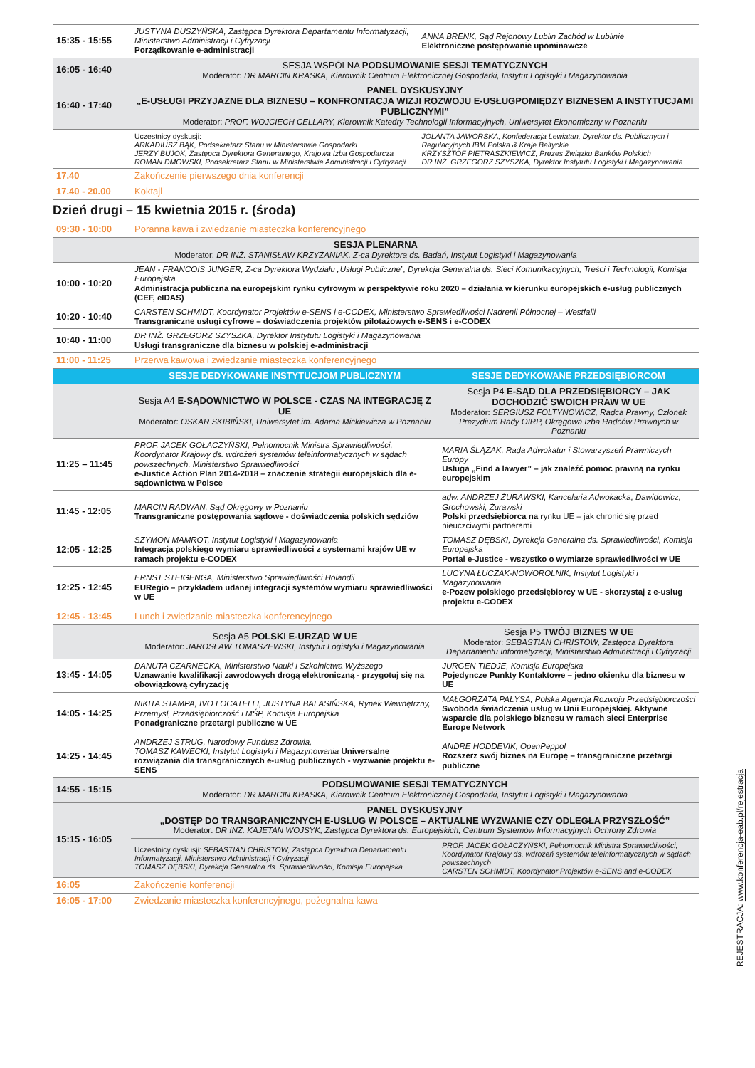| 15:35 - 15:55 | JUSTYNA DUSZYŃSKA, Zastępca Dyrektora Departamentu Informatyzacji, Ministerstwo Administracji i Cyfryzacji Porządkowanie e-administracji | ANNA BRENK, Sąd Rejonowy Lublin Zachód w Lublinie Elektroniczne postępowanie upominawcze |
| 16:05 - 16:40 | SESJA WSPÓLNA PODSUMOWANIE SESJI TEMATYCZNYCH Moderator: DR MARCIN KRASKA, Kierownik Centrum Elektronicznej Gospodarki, Instytut Logistyki i Magazynowania | |
| 16:40 - 17:40 | PANEL DYSKUSYJNY „E-USŁUGI PRZYJAZNE DLA BIZNESU – KONFRONTACJA WIZJI ROZWOJU E-USŁUGPOMIĘDZY BIZNESEM A INSTYTUCJAMI PUBLICZNYMI” Moderator: PROF. WOJCIECH CELLARY, Kierownik Katedry Technologii Informacyjnych, Uniwersytet Ekonomiczny w Poznaniu | |
| | Uczestnicy dyskusji: ARKADIUSZ BĄK, Podsekretarz Stanu w Ministerstwie Gospodarki JERZY BUJOK, Zastępca Dyrektora Generalnego, Krajowa Izba Gospodarcza ROMAN DMOWSKI, Podsekretarz Stanu w Ministerstwie Administracji i Cyfryzacji | JOLANTA JAWORSKA, Konfederacja Lewiatan, Dyrektor ds. Publicznych i Regulacyjnych IBM Polska & Kraje Bałtyckie KRZYSZTOF PIETRASZKIEWICZ, Prezes Związku Banków Polskich DR INŻ. GRZEGORZ SZYSZKA, Dyrektor Instytutu Logistyki i Magazynowania |
| 17.40 | Zakończenie pierwszego dnia konferencji | |
| 17.40 - 20.00 | Koktajl | |
Dzień drugi – 15 kwietnia 2015 r. (środa)
| 09:30 - 10:00 | Poranna kawa i zwiedzanie miasteczka konferencyjnego | |
| SESJA PLENARNA Moderator: DR INŻ. STANISŁAW KRZYŻANIAK, Z-ca Dyrektora ds. Badań, Instytut Logistyki i Magazynowania | | |
| 10:00 - 10:20 | JEAN - FRANCOIS JUNGER, Z-ca Dyrektora Wydziału „Usługi Publiczne”, Dyrekcja Generalna ds. Sieci Komunikacyjnych, Treści i Technologii, Komisja Europejska Administracja publiczna na europejskim rynku cyfrowym w perspektywie roku 2020 – działania w kierunku europejskich e-usług publicznych (CEF, eIDAS) | |
| 10:20 - 10:40 | CARSTEN SCHMIDT, Koordynator Projektów e-SENS i e-CODEX, Ministerstwo Sprawiedliwości Nadrenii Północnej – Westfalii Transgraniczne usługi cyfrowe – doświadczenia projektów pilotażowych e-SENS i e-CODEX | |
| 10:40 - 11:00 | DR INŻ. GRZEGORZ SZYSZKA, Dyrektor Instytutu Logistyki i Magazynowania Usługi transgraniczne dla biznesu w polskiej e-administracji | |
| 11:00 - 11:25 | Przerwa kawowa i zwiedzanie miasteczka konferencyjnego | |
| | SESJE DEDYKOWANE INSTYTUCJOM PUBLICZNYM | SESJE DEDYKOWANE PRZEDSIĘBIORCOM |
| | Sesja A4 E-SĄDOWNICTWO W POLSCE - CZAS NA INTEGRACJĘ Z UE Moderator: OSKAR SKIBIŃSKI, Uniwersytet im. Adama Mickiewicza w Poznaniu | Sesja P4 E-SĄD DLA PRZEDSIĘBIORCY – JAK DOCHODZIĆ SWOICH PRAW W UE Moderator: SERGIUSZ FOLTYNOWICZ, Radca Prawny, Członek Prezydium Rady OIRP, Okręgowa Izba Radców Prawnych w Poznaniu |
| 11:25 – 11:45 | PROF. JACEK GOŁACZYŃSKI, Pełnomocnik Ministra Sprawiedliwości, Koordynator Krajowy ds. wdrożeń systemów teleinformatycznych w sądach powszechnych, Ministerstwo Sprawiedliwości e-Justice Action Plan 2014-2018 – znaczenie strategii europejskich dla e-sądownictwa w Polsce | MARIA ŚLĄZAK, Rada Adwokatur i Stowarzyszeń Prawniczych Europy Usługa „Find a lawyer” – jak znaleźć pomoc prawną na rynku europejskim |
| 11:45 - 12:05 | MARCIN RADWAN, Sąd Okręgowy w Poznaniu Transgraniczne postępowania sądowe - doświadczenia polskich sędziów | adw. ANDRZEJ ŻURAWSKI, Kancelaria Adwokacka, Dawidowicz, Grochowski, Żurawski Polski przedsiębiorca na r ynku UE – jak chronić się przed nieuczciwymi partnerami |
| 12:05 - 12:25 | SZYMON MAMROT, Instytut Logistyki i Magazynowania Integracja polskiego wymiaru sprawiedliwości z systemami krajów UE w ramach projektu e-CODEX | TOMASZ DĘBSKI, Dyrekcja Generalna ds. Sprawiedliwości, Komisja Europejska Portal e-Justice - wszystko o wymiarze sprawiedliwości w UE |
| 12:25 - 12:45 | ERNST STEIGENGA, Ministerstwo Sprawiedliwości Holandii EURegio – przykładem udanej integracji systemów wymiaru sprawiedliwości w UE | LUCYNA ŁUCZAK-NOWOROLNIK, Instytut Logistyki i Magazynowania e-Pozew polskiego przedsiębiorcy w UE - skorzystaj z e-usług projektu e-CODEX |
| 12:45 - 13:45 | Lunch i zwiedzanie miasteczka konferencyjnego | |
| | Sesja A5 POLSKI E-URZĄD W UE Moderator: JAROSŁAW TOMASZEWSKI, Instytut Logistyki i Magazynowania | Sesja P5 TWÓJ BIZNES W UE Moderator: SEBASTIAN CHRISTOW, Zastępca Dyrektora Departamentu Informatyzacji, Ministerstwo Administracji i Cyfryzacji |
| 13:45 - 14:05 | DANUTA CZARNECKA, Ministerstwo Nauki i Szkolnictwa Wyższego Uznawanie kwalifikacji zawodowych drogą elektroniczną - przygotuj się na obowiązkową cyfryzację | JURGEN TIEDJE, Komisja Europejska Pojedyncze Punkty Kontaktowe – jedno okienku dla biznesu w UE |
| 14:05 - 14:25 | NIKITA STAMPA, IVO LOCATELLI, JUSTYNA BALASIŃSKA, Rynek Wewnętrzny, Przemysł, Przedsiębiorczość i MŚP, Komisja Europejska Ponadgraniczne przetargi publiczne w UE | MAŁGORZATA PAŁYSA, Polska Agencja Rozwoju Przedsiębiorczości Swoboda świadczenia usług w Unii Europejskiej. Aktywne wsparcie dla polskiego biznesu w ramach sieci Enterprise Europe Network |
| 14:25 - 14:45 | ANDRZEJ STRUG, Narodowy Fundusz Zdrowia, TOMASZ KAWECKI, Instytut Logistyki i Magazynowania Uniwersalne rozwiązania dla transgranicznych e-usług publicznych - wyzwanie projektu e-SENS | ANDRE HODDEVIK, OpenPeppol Rozszerz swój biznes na Europę – transgraniczne przetargi publiczne |
| 14:55 - 15:15 | PODSUMOWANIE SESJI TEMATYCZNYCH Moderator: DR MARCIN KRASKA, Kierownik Centrum Elektronicznej Gospodarki, Instytut Logistyki i Magazynowania | |
| 15:15 - 16:05 | PANEL DYSKUSYJNY „DOSTĘP DO TRANSGRANICZNYCH E-USŁUG W POLSCE – AKTUALNE WYZWANIE CZY ODLEGŁA PRZYSZŁOŚĆ” Moderator: DR INŻ. KAJETAN WOJSYK, Zastępca Dyrektora ds. Europejskich, Centrum Systemów Informacyjnych Ochrony Zdrowia | |
| | Uczestnicy dyskusji: SEBASTIAN CHRISTOW, Zastępca Dyrektora Departamentu Informatyzacji, Ministerstwo Administracji i Cyfryzacji TOMASZ DĘBSKI, Dyrekcja Generalna ds. Sprawiedliwości, Komisja Europejska | PROF. JACEK GOŁACZYŃSKI, Pełnomocnik Ministra Sprawiedliwości, Koordynator Krajowy ds. wdrożeń systemów teleinformatycznych w sądach powszechnych CARSTEN SCHMIDT, Koordynator Projektów e-SENS and e-CODEX |
| 16:05 | Zakończenie konferencji | |
| 16:05 - 17:00 | Zwiedzanie miasteczka konferencyjnego, pożegnalna kawa | |
REJESTRACJA: www.konferencja-eab.pl/rejestracja